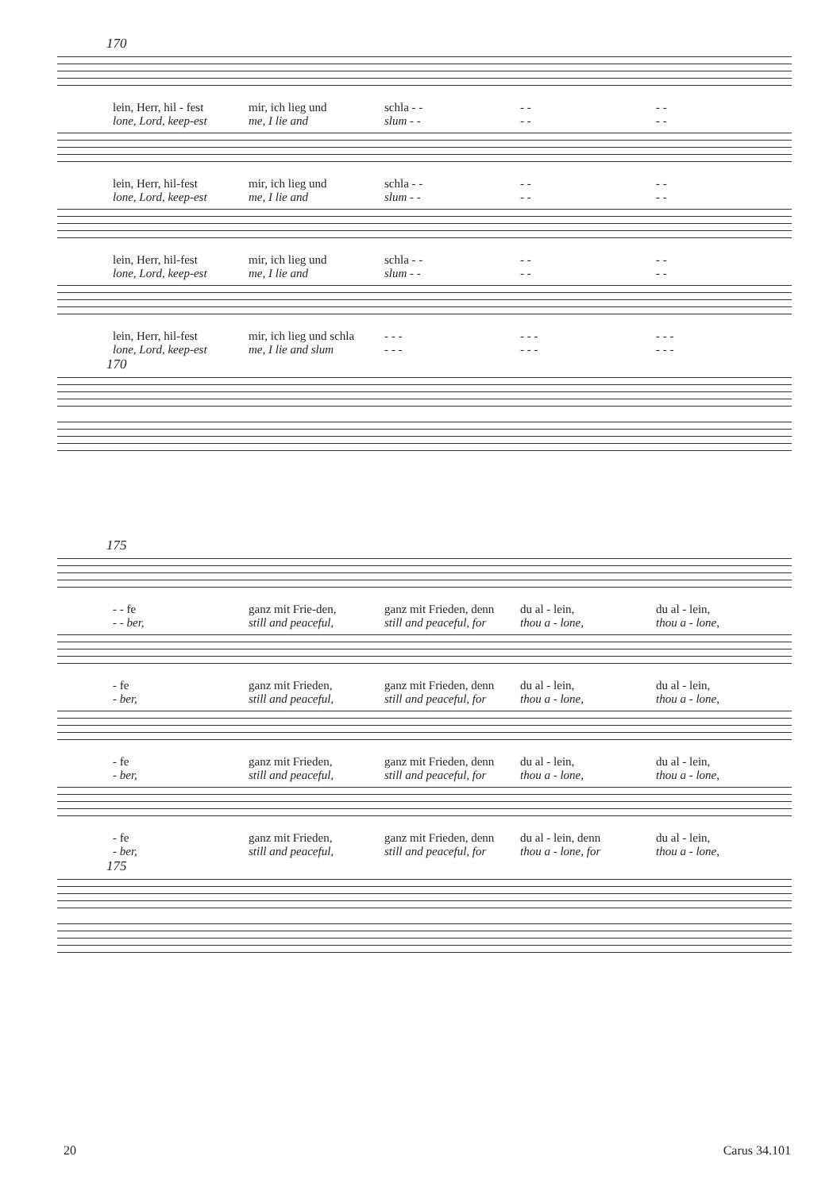170
lein, Herr, hil - fest mir, ich lieg und schla - - - - - -
lone, Lord, keep-est me, I lie and slum - - - - - -
lein, Herr, hil-fest mir, ich lieg und schla - - - - - -
lone, Lord, keep-est me, I lie and slum - - - - - -
lein, Herr, hil-fest mir, ich lieg und schla - - - - - -
lone, Lord, keep-est me, I lie and slum - - - - - -
lein, Herr, hil-fest mir, ich lieg und schla - - - - - - - - -
lone, Lord, keep-est me, I lie and slum - - - - - - - - -
170
175
- - fe ganz mit Frie-den, ganz mit Frieden, denn du al - lein, du al - lein,
- - ber, still and peaceful, still and peaceful, for thou a - lone, thou a - lone,
- fe ganz mit Frieden, ganz mit Frieden, denn du al - lein, du al - lein,
- ber, still and peaceful, still and peaceful, for thou a - lone, thou a - lone,
- fe ganz mit Frieden, ganz mit Frieden, denn du al - lein, du al - lein,
- ber, still and peaceful, still and peaceful, for thou a - lone, thou a - lone,
- fe ganz mit Frieden, ganz mit Frieden, denn du al - lein, denn du al - lein,
- ber, still and peaceful, still and peaceful, for thou a - lone, for thou a - lone,
175
20 Carus 34.101